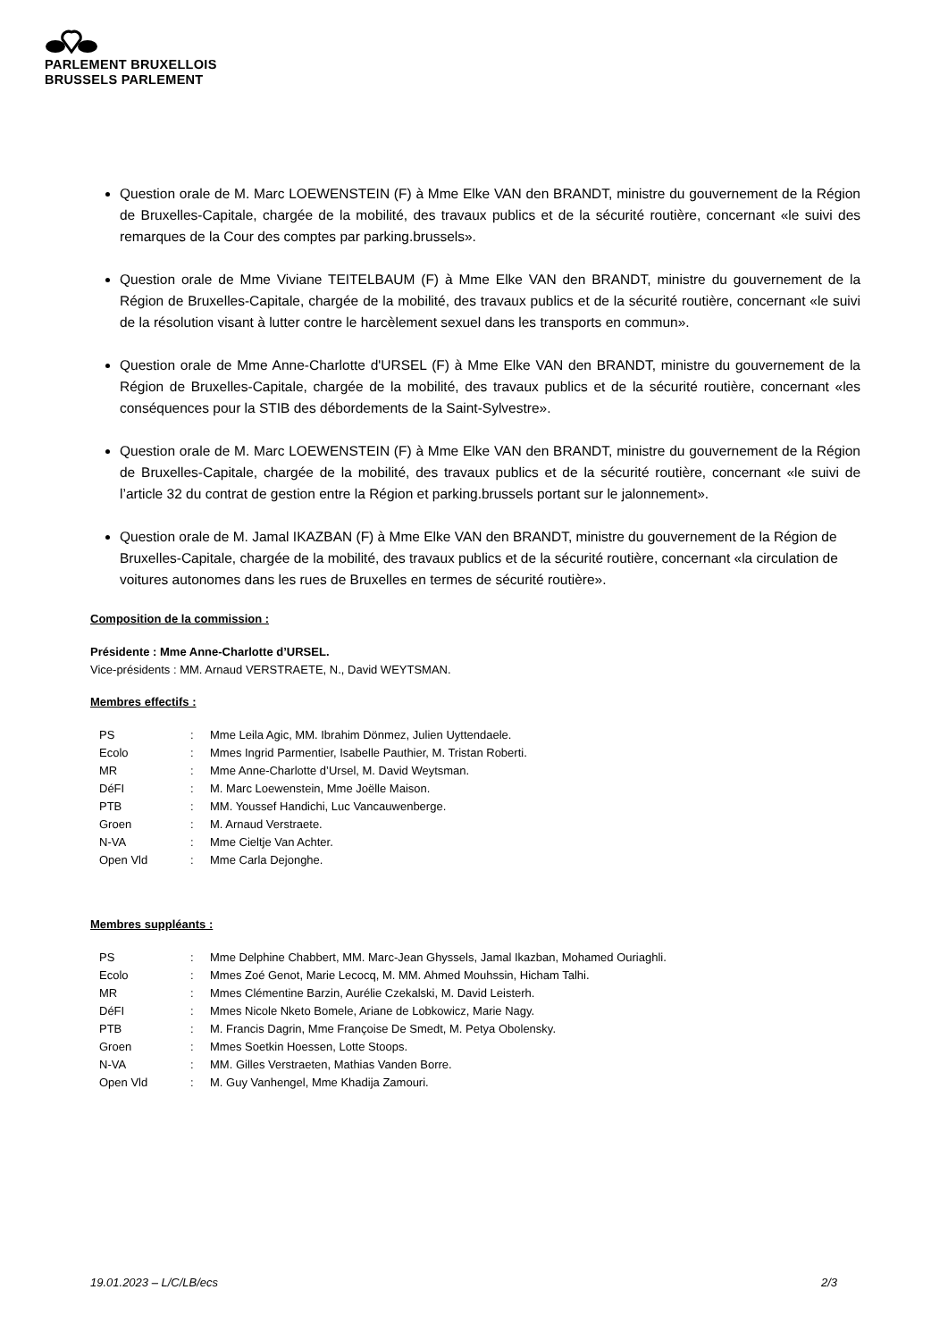PARLEMENT BRUXELLOIS
BRUSSELS PARLEMENT
Question orale de M. Marc LOEWENSTEIN (F) à Mme Elke VAN den BRANDT, ministre du gouvernement de la Région de Bruxelles-Capitale, chargée de la mobilité, des travaux publics et de la sécurité routière, concernant «le suivi des remarques de la Cour des comptes par parking.brussels».
Question orale de Mme Viviane TEITELBAUM (F) à Mme Elke VAN den BRANDT, ministre du gouvernement de la Région de Bruxelles-Capitale, chargée de la mobilité, des travaux publics et de la sécurité routière, concernant «le suivi de la résolution visant à lutter contre le harcèlement sexuel dans les transports en commun».
Question orale de Mme Anne-Charlotte d'URSEL (F) à Mme Elke VAN den BRANDT, ministre du gouvernement de la Région de Bruxelles-Capitale, chargée de la mobilité, des travaux publics et de la sécurité routière, concernant «les conséquences pour la STIB des débordements de la Saint-Sylvestre».
Question orale de M. Marc LOEWENSTEIN (F) à Mme Elke VAN den BRANDT, ministre du gouvernement de la Région de Bruxelles-Capitale, chargée de la mobilité, des travaux publics et de la sécurité routière, concernant «le suivi de l’article 32 du contrat de gestion entre la Région et parking.brussels portant sur le jalonnement».
Question orale de M. Jamal IKAZBAN (F) à Mme Elke VAN den BRANDT, ministre du gouvernement de la Région de Bruxelles-Capitale, chargée de la mobilité, des travaux publics et de la sécurité routière, concernant «la circulation de voitures autonomes dans les rues de Bruxelles en termes de sécurité routière».
Composition de la commission :
Présidente : Mme Anne-Charlotte d’URSEL.
Vice-présidents : MM. Arnaud VERSTRAETE, N., David WEYTSMAN.
Membres effectifs :
| PS | : | Mme Leila Agic, MM. Ibrahim Dönmez, Julien Uyttendaele. |
| Ecolo | : | Mmes Ingrid Parmentier, Isabelle Pauthier, M. Tristan Roberti. |
| MR | : | Mme Anne-Charlotte d’Ursel, M. David Weytsman. |
| DéFI | : | M. Marc Loewenstein, Mme Joëlle Maison. |
| PTB | : | MM. Youssef Handichi, Luc Vancauwenberge. |
| Groen | : | M. Arnaud Verstraete. |
| N-VA | : | Mme Cieltje Van Achter. |
| Open Vld | : | Mme Carla Dejonghe. |
Membres suppléants :
| PS | : | Mme Delphine Chabbert, MM. Marc-Jean Ghyssels, Jamal Ikazban, Mohamed Ouriaghli. |
| Ecolo | : | Mmes Zoé Genot, Marie Lecocq, M. MM. Ahmed Mouhssin, Hicham Talhi. |
| MR | : | Mmes Clémentine Barzin, Aurélie Czekalski, M. David Leisterh. |
| DéFI | : | Mmes Nicole Nketo Bomele, Ariane de Lobkowicz, Marie Nagy. |
| PTB | : | M. Francis Dagrin, Mme Françoise De Smedt, M. Petya Obolensky. |
| Groen | : | Mmes Soetkin Hoessen, Lotte Stoops. |
| N-VA | : | MM. Gilles Verstraeten, Mathias Vanden Borre. |
| Open Vld | : | M. Guy Vanhengel, Mme Khadija Zamouri. |
19.01.2023 – L/C/LB/ecs 2/3